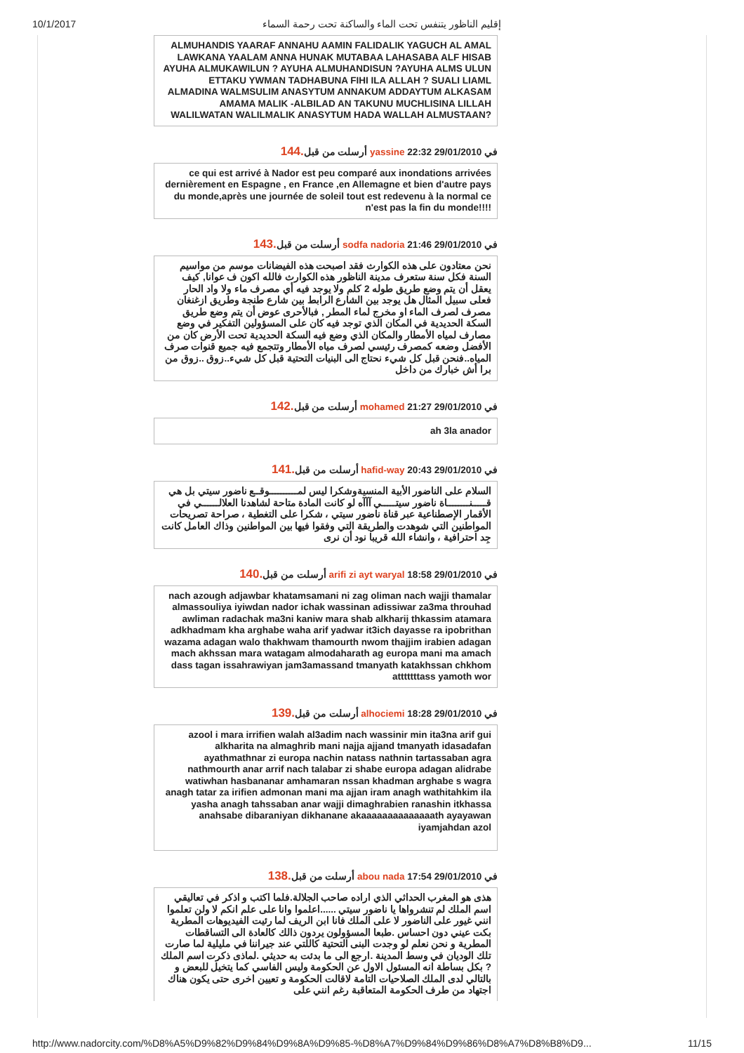10/1/2017 إقليم الناظور يتنفس تحت الماء والساكنة تحت رحمة السماء
ALMUHANDIS YAARAF ANNAHU AAMIN FALIDALIK YAGUCH AL AMAL LAWKANA YAALAM ANNA HUNAK MUTABAA LAHASABA ALF HISAB AYUHA ALMUKAWILUN ? AYUHA ALMUHANDISUN ?AYUHA ALMS ULUN ETTAKU YWMAN TADHABUNA FIHI ILA ALLAH ? SUALI LIAML ALMADINA WALMSULIM ANASYTUM ANNAKUM ADDAYTUM ALKASAM AMAMA MALIK -ALBILAD AN TAKUNU MUCHLISINA LILLAH WALILWATAN WALILMALIK ANASYTUM HADA WALLAH ALMUSTAAN?
في 29/01/2010 22:32 yassine أرسلت من قبل.144
ce qui est arrivé à Nador est peu comparé aux inondations arrivées dernièrement en Espagne , en France ,en Allemagne et bien d'autre pays du monde,après une journée de soleil tout est redevenu à la normal ce n'est pas la fin du monde!!!!
في 29/01/2010 21:46 sodfa nadoria أرسلت من قبل.143
نحن معتادون على هذه الكوارث فقد اصبحت هذه الفيضانات موسم من مواسيم السنة فكل سنة ستعرف مدينة الناظور هذه الكوارث فالله اكون ف عوانا, كيف يعقل أن يتم وضع طريق طوله 2 كلم ولا يوجد فيه أي مصرف ماء ولا واد الحار فعلى سبيل المثال هل يوجد بين الشارع الرابط بين شارع طنجة وطريق ازغنغان مصرف لصرف الماء او مخرج لماء المطر , فبالأحرى عوض أن يتم وضع طريق السكة الحديدية في المكان الذي توجد فيه كان على المسؤولين التفكير في وضع مصارف لمياه الأمطار والمكان الذي وضع فيه السكة الحديدية تحت الأرض كان من الأفضل وضعه كمصرف رئيسي لصرف مياه الأمطار وتتجمع فيه جميع قنوات صرف المياه..فنحن قبل كل شيء نحتاج الى البنيات التحتية قبل كل شيء..زوق ..زوق من برا أش خبارك من داخل
في 29/01/2010 21:27 mohamed أرسلت من قبل.142
ah 3la anador
في 29/01/2010 20:43 hafid-way أرسلت من قبل.141
السلام على الناضور الأبية المنسيةوشكرا ليس لمــــــــــوقــع ناضور سيتي بل هي قـــــنــــــــاة ناضور سيتـــــي آآآه لو كانت المادة متاحة لشاهدنا العلالــــــي في الأقمار الإصطناعية عبر قناة ناضور سيتي ، شكرا على التغطية ، صراحة تصريحات المواطنين التي شوهدت والطريقة التي وفقوا فيها بين المواطنين وذاك العامل كانت جِد احترافية ، وانشاء الله قريبا نود أن نرى
في 29/01/2010 18:58 arifi zi ayt waryal أرسلت من قبل.140
nach azough adjawbar khatamsamani ni zag oliman nach wajji thamalar almassouliya iyiwdan nador ichak wassinan adissiwar za3ma throuhad awliman radachak ma3ni kaniw mara shab alkharij thkassim atamara adkhadmam kha arghabe waha arif yadwar it3ich dayasse ra ipobrithan wazama adagan walo thakhwam thamourth nwom thajjim irabien adagan mach akhssan mara watagam almodaharath ag europa mani ma amach dass tagan issahrawiyan jam3amassand tmanyath katakhssan chkhom atttttttass yamoth wor
في 29/01/2010 18:28 alhociemi أرسلت من قبل.139
azool i mara irrifien walah al3adim nach wassinir min ita3na arif gui alkharita na almaghrib mani najja ajjand tmanyath idasadafan ayathmathnar zi europa nachin natass nathnin tartassaban agra nathmourth anar arrif nach talabar zi shabe europa adagan alidrabe watiwhan hasbananar amhamaran nssan khadman arghabe s wagra anagh tatar za irifien admonan mani ma ajjan iram anagh wathitahkim ila yasha anagh tahssaban anar wajji dimaghrabien ranashin itkhassa anahsabe dibaraniyan dikhanane akaaaaaaaaaaaaaath ayayawan iyamjahdan azol
في 29/01/2010 17:54 abou nada أرسلت من قبل.138
هذى هو المغرب الحداثي الذي اراده صاحب الجلالة.فلما اكتب و اذكر في تعاليقي اسم الملك لم تنشرواها يا ناضور سيتي ......اعلموا وانا على علم انكم لا ولن تعلموا انني غيور على الناضور لا على الملك فانا ابن الريف لما رئيت الفيديوهات المطرية بكت عيني دون احساس .طبعا المسؤولون يردون ذالك كالعادة الى التساقطات المطرية و نحن نعلم لو وجدت البنى التحتية كاللتي عند جيراننا في مليلية لما صارت تلك الوديان في وسط المدينة .ارجع الى ما بدئت به حديثي .لماذى ذكرت اسم الملك ? بكل بساطة انه المسئول الاول عن الحكومة وليس الفاسي كما يتخيل للبعض و بالتالي لدى الملك الصلاحيات التامة لاقالت الحكومة و تعيين اخرى حتى يكون هناك اجتهاد من طرف الحكومة المتعاقبة رغم انني على
http://www.nadorcity.com/%D8%A5%D9%82%D9%84%D9%8A%D9%85-%D8%A7%D9%84%D9%86%D8%A7%D8%B8%D9... 11/15